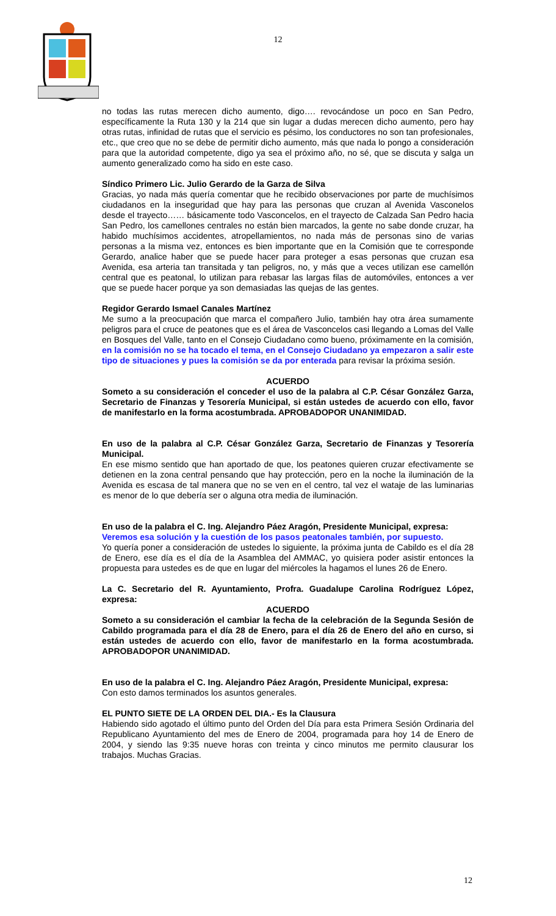12
no todas las rutas merecen dicho aumento, digo…. revocándose un poco en San Pedro, específicamente la Ruta 130 y la 214 que sin lugar a dudas merecen dicho aumento, pero hay otras rutas, infinidad de rutas que el servicio es pésimo, los conductores no son tan profesionales, etc., que creo que no se debe de permitir dicho aumento, más que nada lo pongo a consideración para que la autoridad competente, digo ya sea el próximo año, no sé, que se discuta y salga un aumento generalizado como ha sido en este caso.
Síndico Primero Lic. Julio Gerardo de la Garza de Silva
Gracias, yo nada más quería comentar que he recibido observaciones por parte de muchísimos ciudadanos en la inseguridad que hay para las personas que cruzan al Avenida Vasconelos desde el trayecto…… básicamente todo Vasconcelos, en el trayecto de Calzada San Pedro hacia San Pedro, los camellones centrales no están bien marcados, la gente no sabe donde cruzar, ha habido muchísimos accidentes, atropellamientos, no nada más de personas sino de varias personas a la misma vez, entonces es bien importante que en la Comisión que te corresponde Gerardo, analice haber que se puede hacer para proteger a esas personas que cruzan esa Avenida, esa arteria tan transitada y tan peligros, no, y más que a veces utilizan ese camellón central que es peatonal, lo utilizan para rebasar las largas filas de automóviles, entonces a ver que se puede hacer porque ya son demasiadas las quejas de las gentes.
Regidor Gerardo Ismael Canales Martínez
Me sumo a la preocupación que marca el compañero Julio, también hay otra área sumamente peligros para el cruce de peatones que es el área de Vasconcelos casi llegando a Lomas del Valle en Bosques del Valle, tanto en el Consejo Ciudadano como bueno, próximamente en la comisión, en la comisión no se ha tocado el tema, en el Consejo Ciudadano ya empezaron a salir este tipo de situaciones y pues la comisión se da por enterada para revisar la próxima sesión.
ACUERDO
Someto a su consideración el conceder el uso de la palabra al C.P. César González Garza, Secretario de Finanzas y Tesorería Municipal, si están ustedes de acuerdo con ello, favor de manifestarlo en la forma acostumbrada. APROBADOPOR UNANIMIDAD.
En uso de la palabra al C.P. César González Garza, Secretario de Finanzas y Tesorería Municipal.
En ese mismo sentido que han aportado de que, los peatones quieren cruzar efectivamente se detienen en la zona central pensando que hay protección, pero en la noche la iluminación de la Avenida es escasa de tal manera que no se ven en el centro, tal vez el wataje de las luminarias es menor de lo que debería ser o alguna otra media de iluminación.
En uso de la palabra el C. Ing. Alejandro Páez Aragón, Presidente Municipal, expresa:
Veremos esa solución y la cuestión de los pasos peatonales también, por supuesto.
Yo quería poner a consideración de ustedes lo siguiente, la próxima junta de Cabildo es el día 28 de Enero, ese día es el día de la Asamblea del AMMAC, yo quisiera poder asistir entonces la propuesta para ustedes es de que en lugar del miércoles la hagamos el lunes 26 de Enero.
La C. Secretario del R. Ayuntamiento, Profra. Guadalupe Carolina Rodríguez López, expresa:
ACUERDO
Someto a su consideración el cambiar la fecha de la celebración de la Segunda Sesión de Cabildo programada para el día 28 de Enero, para el día 26 de Enero del año en curso, si están ustedes de acuerdo con ello, favor de manifestarlo en la forma acostumbrada. APROBADOPOR UNANIMIDAD.
En uso de la palabra el C. Ing. Alejandro Páez Aragón, Presidente Municipal, expresa:
Con esto damos terminados los asuntos generales.
EL PUNTO SIETE DE LA ORDEN DEL DIA.- Es la Clausura
Habiendo sido agotado el último punto del Orden del Día para esta Primera Sesión Ordinaria del Republicano Ayuntamiento del mes de Enero de 2004, programada para hoy 14 de Enero de 2004, y siendo las 9:35 nueve horas con treinta y cinco minutos me permito clausurar los trabajos. Muchas Gracias.
12